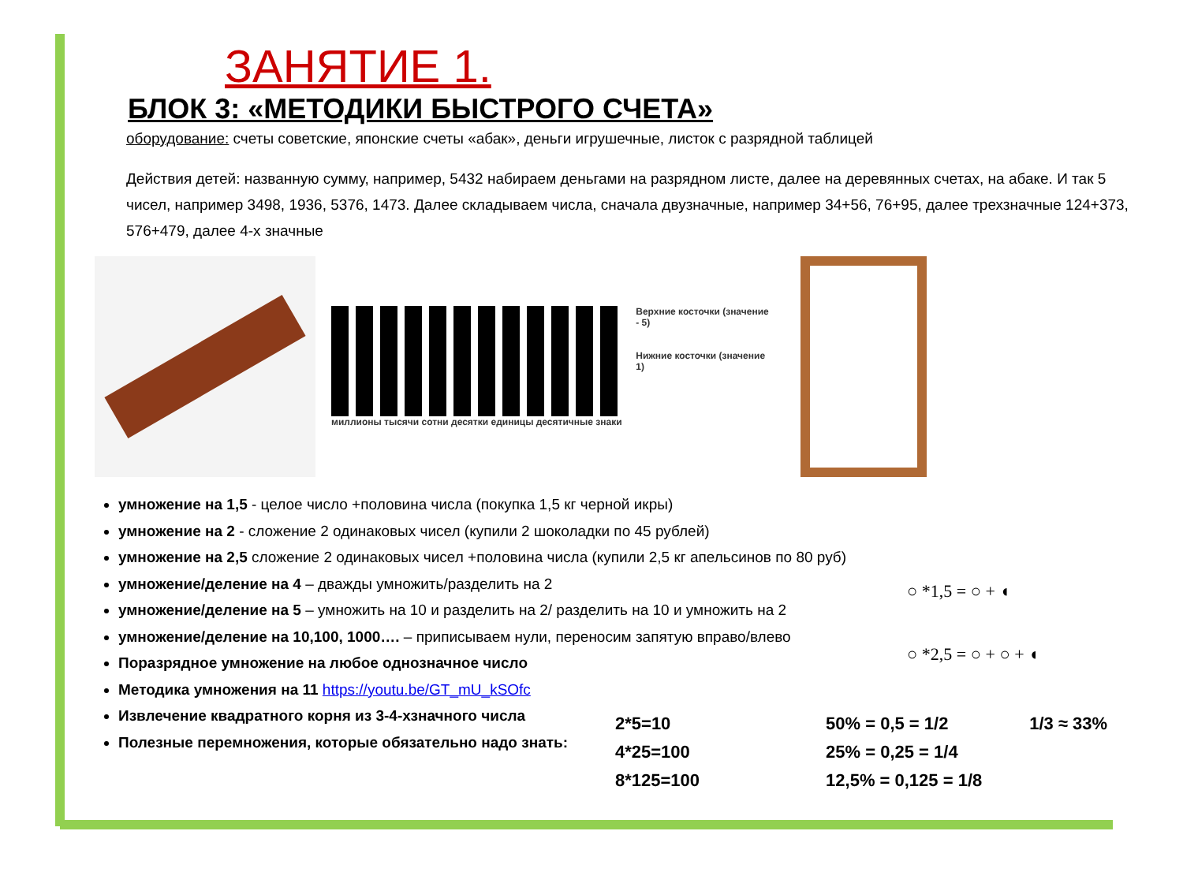ЗАНЯТИЕ 1.
БЛОК 3: «МЕТОДИКИ БЫСТРОГО СЧЕТА»
оборудование: счеты советские, японские счеты «абак», деньги игрушечные, листок с разрядной таблицей
Действия детей: названную сумму, например, 5432 набираем деньгами на разрядном листе, далее на деревянных счетах, на абаке. И так 5 чисел, например 3498, 1936, 5376, 1473. Далее складываем числа, сначала двузначные, например 34+56, 76+95, далее трехзначные 124+373, 576+479, далее 4-х значные
Верхние косточки (значение - 5)
Нижние косточки (значение 1)
миллионы тысячи сотни десятки единицы десятичные знаки
умножение на 1,5 - целое число +половина числа (покупка 1,5 кг черной икры)
умножение на 2 - сложение 2 одинаковых чисел (купили 2 шоколадки по 45 рублей)
умножение на 2,5 сложение 2 одинаковых чисел +половина числа (купили 2,5 кг апельсинов по 80 руб)
умножение/деление на 4 – дважды умножить/разделить на 2
умножение/деление на 5 – умножить на 10 и разделить на 2/ разделить на 10 и умножить на 2
умножение/деление на 10,100, 1000…. – приписываем нули, переносим запятую вправо/влево
Поразрядное умножение на любое однозначное число
Методика умножения на 11 https://youtu.be/GT_mU_kSOfc
Извлечение квадратного корня из 3-4-хзначного числа
Полезные перемножения, которые обязательно надо знать:
○ *1,5 = ○ + ◖
○ *2,5 = ○ + ○ + ◖
2*5=10
4*25=100
8*125=100
50% = 0,5 = 1/2
25% = 0,25 = 1/4
12,5% = 0,125 = 1/8
1/3 ≈ 33%